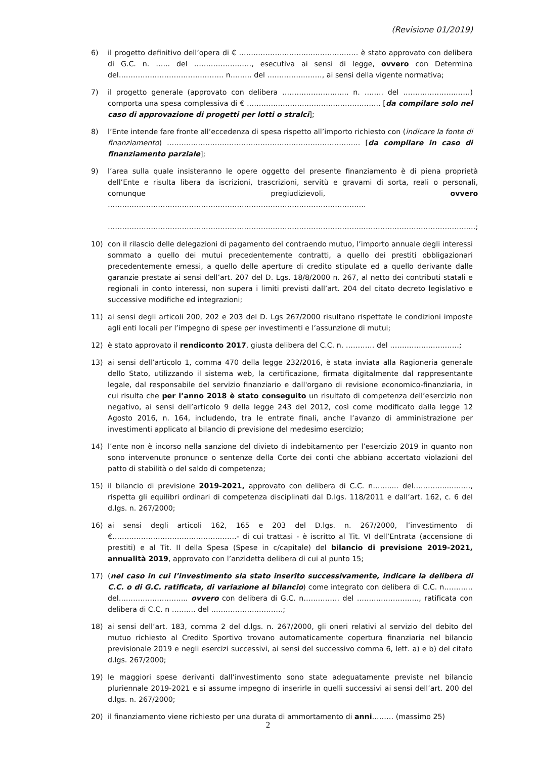(Revisione 01/2019)
6) il progetto definitivo dell’opera di € ………………………..………………… è stato approvato con delibera di G.C. n. …... del ……………………, esecutiva ai sensi di legge, ovvero con Determina del……………………………..……… n.…….. del ……………..……, ai sensi della vigente normativa;
7) il progetto generale (approvato con delibera …………………..….. n. …….. del ………………….……) comporta una spesa complessiva di € ……………………………………………….. [da compilare solo nel caso di approvazione di progetti per lotti o stralci];
8) l’Ente intende fare fronte all’eccedenza di spesa rispetto all’importo richiesto con (indicare la fonte di finanziamento) ……………………………………………..…………………….… [da compilare in caso di finanziamento parziale];
9) l’area sulla quale insisteranno le opere oggetto del presente finanziamento è di piena proprietà dell’Ente e risulta libera da iscrizioni, trascrizioni, servitù e gravami di sorta, reali o personali, comunque pregiudizievoli, ovvero ………………………………………………………………………………………………
……………………………………………………………………………………………..……………………………………..…;
10) con il rilascio delle delegazioni di pagamento del contraendo mutuo, l’importo annuale degli interessi sommato a quello dei mutui precedentemente contratti, a quello dei prestiti obbligazionari precedentemente emessi, a quello delle aperture di credito stipulate ed a quello derivante dalle garanzie prestate ai sensi dell’art. 207 del D. Lgs. 18/8/2000 n. 267, al netto dei contributi statali e regionali in conto interessi, non supera i limiti previsti dall’art. 204 del citato decreto legislativo e successive modifiche ed integrazioni;
11) ai sensi degli articoli 200, 202 e 203 del D. Lgs 267/2000 risultano rispettate le condizioni imposte agli enti locali per l’impegno di spese per investimenti e l’assunzione di mutui;
12) è stato approvato il rendiconto 2017, giusta delibera del C.C. n. ………… del ……………..…………;
13) ai sensi dell’articolo 1, comma 470 della legge 232/2016, è stata inviata alla Ragioneria generale dello Stato, utilizzando il sistema web, la certificazione, firmata digitalmente dal rappresentante legale, dal responsabile del servizio finanziario e dall'organo di revisione economico-finanziaria, in cui risulta che per l’anno 2018 è stato conseguito un risultato di competenza dell’esercizio non negativo, ai sensi dell’articolo 9 della legge 243 del 2012, così come modificato dalla legge 12 Agosto 2016, n. 164, includendo, tra le entrate finali, anche l’avanzo di amministrazione per investimenti applicato al bilancio di previsione del medesimo esercizio;
14) l’ente non è incorso nella sanzione del divieto di indebitamento per l’esercizio 2019 in quanto non sono intervenute pronunce o sentenze della Corte dei conti che abbiano accertato violazioni del patto di stabilità o del saldo di competenza;
15) il bilancio di previsione 2019-2021, approvato con delibera di C.C. n……..... del…………...………, rispetta gli equilibri ordinari di competenza disciplinati dal D.lgs. 118/2011 e dall’art. 162, c. 6 del d.lgs. n. 267/2000;
16) ai sensi degli articoli 162, 165 e 203 del D.lgs. n. 267/2000, l’investimento di €…………………………………………….- di cui trattasi - è iscritto al Tit. VI dell’Entrata (accensione di prestiti) e al Tit. II della Spesa (Spese in c/capitale) del bilancio di previsione 2019-2021, annualità 2019, approvato con l’anzidetta delibera di cui al punto 15;
17) (nel caso in cui l’investimento sia stato inserito successivamente, indicare la delibera di C.C. o di G.C. ratificata, di variazione al bilancio) come integrato con delibera di C.C. n………… del……………………….. ovvero con delibera di G.C. n…………… del …………………….., ratificata con delibera di C.C. n ………. del …………………………;
18) ai sensi dell’art. 183, comma 2 del d.lgs. n. 267/2000, gli oneri relativi al servizio del debito del mutuo richiesto al Credito Sportivo trovano automaticamente copertura finanziaria nel bilancio previsionale 2019 e negli esercizi successivi, ai sensi del successivo comma 6, lett. a) e b) del citato d.lgs. 267/2000;
19) le maggiori spese derivanti dall’investimento sono state adeguatamente previste nel bilancio pluriennale 2019-2021 e si assume impegno di inserirle in quelli successivi ai sensi dell’art. 200 del d.lgs. n. 267/2000;
20) il finanziamento viene richiesto per una durata di ammortamento di anni……… (massimo 25)
2